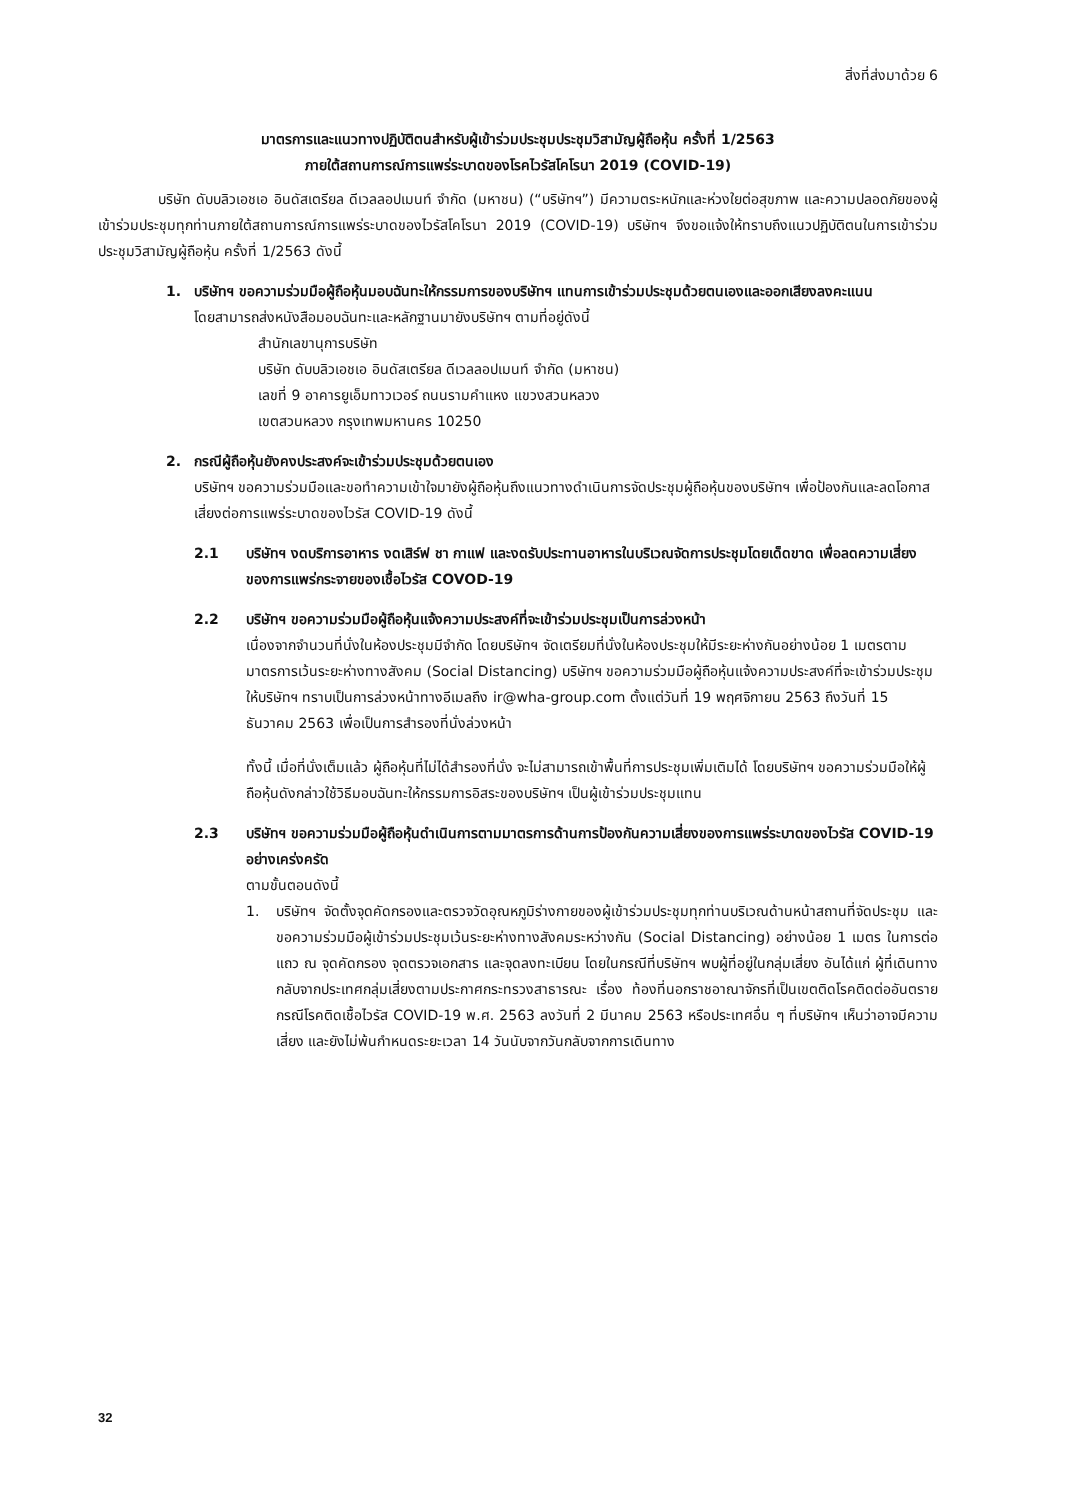สิ่งที่ส่งมาด้วย 6
มาตรการและแนวทางปฏิบัติตนสำหรับผู้เข้าร่วมประชุมประชุมวิสามัญผู้ถือหุ้น ครั้งที่ 1/2563
ภายใต้สถานการณ์การแพร่ระบาดของโรคไวรัสโคโรนา 2019 (COVID-19)
บริษัท ดับบลิวเอชเอ อินดัสเตรียล ดีเวลลอปเมนท์ จำกัด (มหาชน) (“บริษัทฯ”) มีความตระหนักและห่วงใยต่อสุขภาพ และความปลอดภัยของผู้เข้าร่วมประชุมทุกท่านภายใต้สถานการณ์การแพร่ระบาดของไวรัสโคโรนา 2019 (COVID-19) บริษัทฯ จึงขอแจ้งให้ทราบถึงแนวปฏิบัติตนในการเข้าร่วมประชุมวิสามัญผู้ถือหุ้น ครั้งที่ 1/2563 ดังนี้
1. บริษัทฯ ขอความร่วมมือผู้ถือหุ้นมอบฉันทะให้กรรมการของบริษัทฯ แทนการเข้าร่วมประชุมด้วยตนเองและออกเสียงลงคะแนน
โดยสามารถส่งหนังสือมอบฉันทะและหลักฐานมายังบริษัทฯ ตามที่อยู่ดังนี้
สำนักเลขานุการบริษัท
บริษัท ดับบลิวเอชเอ อินดัสเตรียล ดีเวลลอปเมนท์ จำกัด (มหาชน)
เลขที่ 9 อาคารยูเอ็มทาวเวอร์ ถนนรามคำแหง แขวงสวนหลวง
เขตสวนหลวง กรุงเทพมหานคร 10250
2. กรณีผู้ถือหุ้นยังคงประสงค์จะเข้าร่วมประชุมด้วยตนเอง
บริษัทฯ ขอความร่วมมือและขอทำความเข้าใจมายังผู้ถือหุ้นถึงแนวทางดำเนินการจัดประชุมผู้ถือหุ้นของบริษัทฯ เพื่อป้องกันและลดโอกาสเสี่ยงต่อการแพร่ระบาดของไวรัส COVID-19 ดังนี้
2.1 บริษัทฯ งดบริการอาหาร งดเสิร์ฟ ชา กาแฟ และงดรับประทานอาหารในบริเวณจัดการประชุมโดยเด็ดขาด เพื่อลดความเสี่ยงของการแพร่กระจายของเชื้อไวรัส COVOD-19
2.2 บริษัทฯ ขอความร่วมมือผู้ถือหุ้นแจ้งความประสงค์ที่จะเข้าร่วมประชุมเป็นการล่วงหน้า
เนื่องจากจำนวนที่นั่งในห้องประชุมมีจำกัด โดยบริษัทฯ จัดเตรียมที่นั่งในห้องประชุมให้มีระยะห่างกันอย่างน้อย 1 เมตรตามมาตรการเว้นระยะห่างทางสังคม (Social Distancing) บริษัทฯ ขอความร่วมมือผู้ถือหุ้นแจ้งความประสงค์ที่จะเข้าร่วมประชุมให้บริษัทฯ ทราบเป็นการล่วงหน้าทางอีเมลถึง ir@wha-group.com ตั้งแต่วันที่ 19 พฤศจิกายน 2563 ถึงวันที่ 15 ธันวาคม 2563 เพื่อเป็นการสำรองที่นั่งล่วงหน้า
ทั้งนี้ เมื่อที่นั่งเต็มแล้ว ผู้ถือหุ้นที่ไม่ได้สำรองที่นั่ง จะไม่สามารถเข้าพื้นที่การประชุมเพิ่มเติมได้ โดยบริษัทฯ ขอความร่วมมือให้ผู้ถือหุ้นดังกล่าวใช้วิธีมอบฉันทะให้กรรมการอิสระของบริษัทฯ เป็นผู้เข้าร่วมประชุมแทน
2.3 บริษัทฯ ขอความร่วมมือผู้ถือหุ้นดำเนินการตามมาตรการด้านการป้องกันความเสี่ยงของการแพร่ระบาดของไวรัส COVID-19 อย่างเคร่งครัด
ตามขั้นตอนดังนี้
1. บริษัทฯ จัดตั้งจุดคัดกรองและตรวจวัดอุณหภูมิร่างกายของผู้เข้าร่วมประชุมทุกท่านบริเวณด้านหน้าสถานที่จัดประชุม และขอความร่วมมือผู้เข้าร่วมประชุมเว้นระยะห่างทางสังคมระหว่างกัน (Social Distancing) อย่างน้อย 1 เมตร ในการต่อแถว ณ จุดคัดกรอง จุดตรวจเอกสาร และจุดลงทะเบียน โดยในกรณีที่บริษัทฯ พบผู้ที่อยู่ในกลุ่มเสี่ยง อันได้แก่ ผู้ที่เดินทางกลับจากประเทศกลุ่มเสี่ยงตามประกาศกระทรวงสาธารณะ เรื่อง ท้องที่นอกราชอาณาจักรที่เป็นเขตติดโรคติดต่ออันตราย กรณีโรคติดเชื้อไวรัส COVID-19 พ.ศ. 2563 ลงวันที่ 2 มีนาคม 2563 หรือประเทศอื่น ๆ ที่บริษัทฯ เห็นว่าอาจมีความเสี่ยง และยังไม่พ้นกำหนดระยะเวลา 14 วันนับจากวันกลับจากการเดินทาง
32